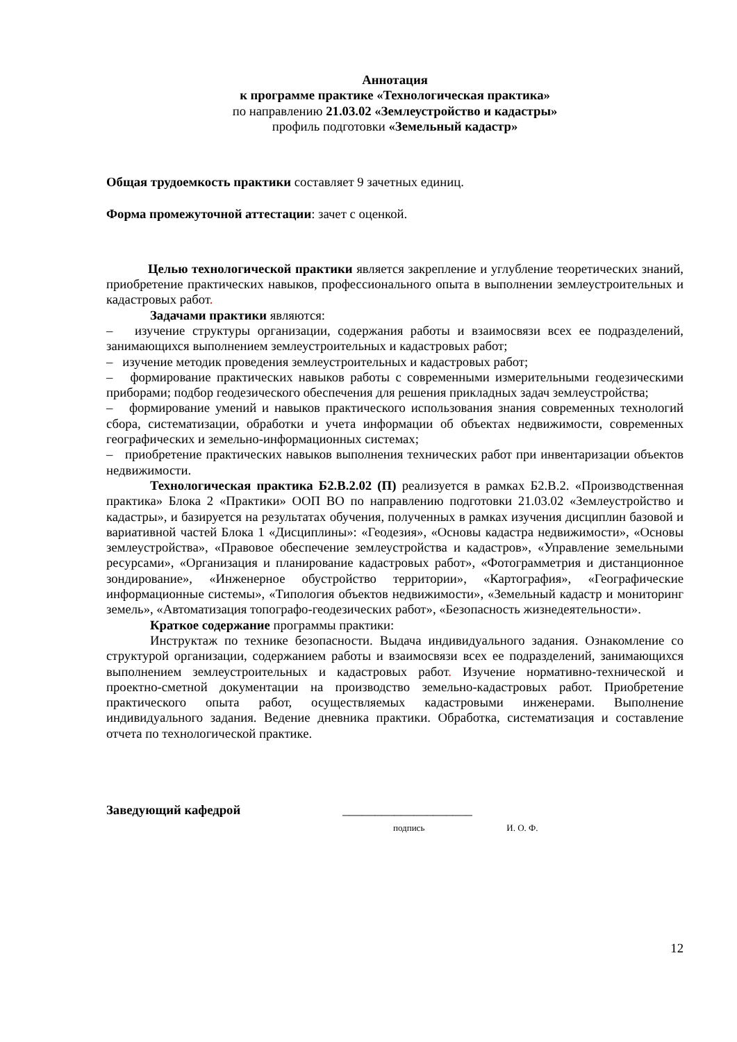Аннотация
к программе практике «Технологическая практика»
по направлению 21.03.02 «Землеустройство и кадастры»
профиль подготовки «Земельный кадастр»
Общая трудоемкость практики составляет 9 зачетных единиц.
Форма промежуточной аттестации: зачет с оценкой.
Целью технологической практики является закрепление и углубление теоретических знаний, приобретение практических навыков, профессионального опыта в выполнении землеустроительных и кадастровых работ.
Задачами практики являются:
– изучение структуры организации, содержания работы и взаимосвязи всех ее подразделений, занимающихся выполнением землеустроительных и кадастровых работ;
– изучение методик проведения землеустроительных и кадастровых работ;
– формирование практических навыков работы с современными измерительными геодезическими приборами; подбор геодезического обеспечения для решения прикладных задач землеустройства;
– формирование умений и навыков практического использования знания современных технологий сбора, систематизации, обработки и учета информации об объектах недвижимости, современных географических и земельно-информационных системах;
– приобретение практических навыков выполнения технических работ при инвентаризации объектов недвижимости.
Технологическая практика Б2.В.2.02 (П) реализуется в рамках Б2.В.2. «Производственная практика» Блока 2 «Практики» ООП ВО по направлению подготовки 21.03.02 «Землеустройство и кадастры», и базируется на результатах обучения, полученных в рамках изучения дисциплин базовой и вариативной частей Блока 1 «Дисциплины»: «Геодезия», «Основы кадастра недвижимости», «Основы землеустройства», «Правовое обеспечение землеустройства и кадастров», «Управление земельными ресурсами», «Организация и планирование кадастровых работ», «Фотограмметрия и дистанционное зондирование», «Инженерное обустройство территории», «Картография», «Географические информационные системы», «Типология объектов недвижимости», «Земельный кадастр и мониторинг земель», «Автоматизация топографо-геодезических работ», «Безопасность жизнедеятельности».
Краткое содержание программы практики:
Инструктаж по технике безопасности. Выдача индивидуального задания. Ознакомление со структурой организации, содержанием работы и взаимосвязи всех ее подразделений, занимающихся выполнением землеустроительных и кадастровых работ. Изучение нормативно-технической и проектно-сметной документации на производство земельно-кадастровых работ. Приобретение практического опыта работ, осуществляемых кадастровыми инженерами. Выполнение индивидуального задания. Ведение дневника практики. Обработка, систематизация и составление отчета по технологической практике.
Заведующий кафедрой ____________________
подпись И. О. Ф.
12